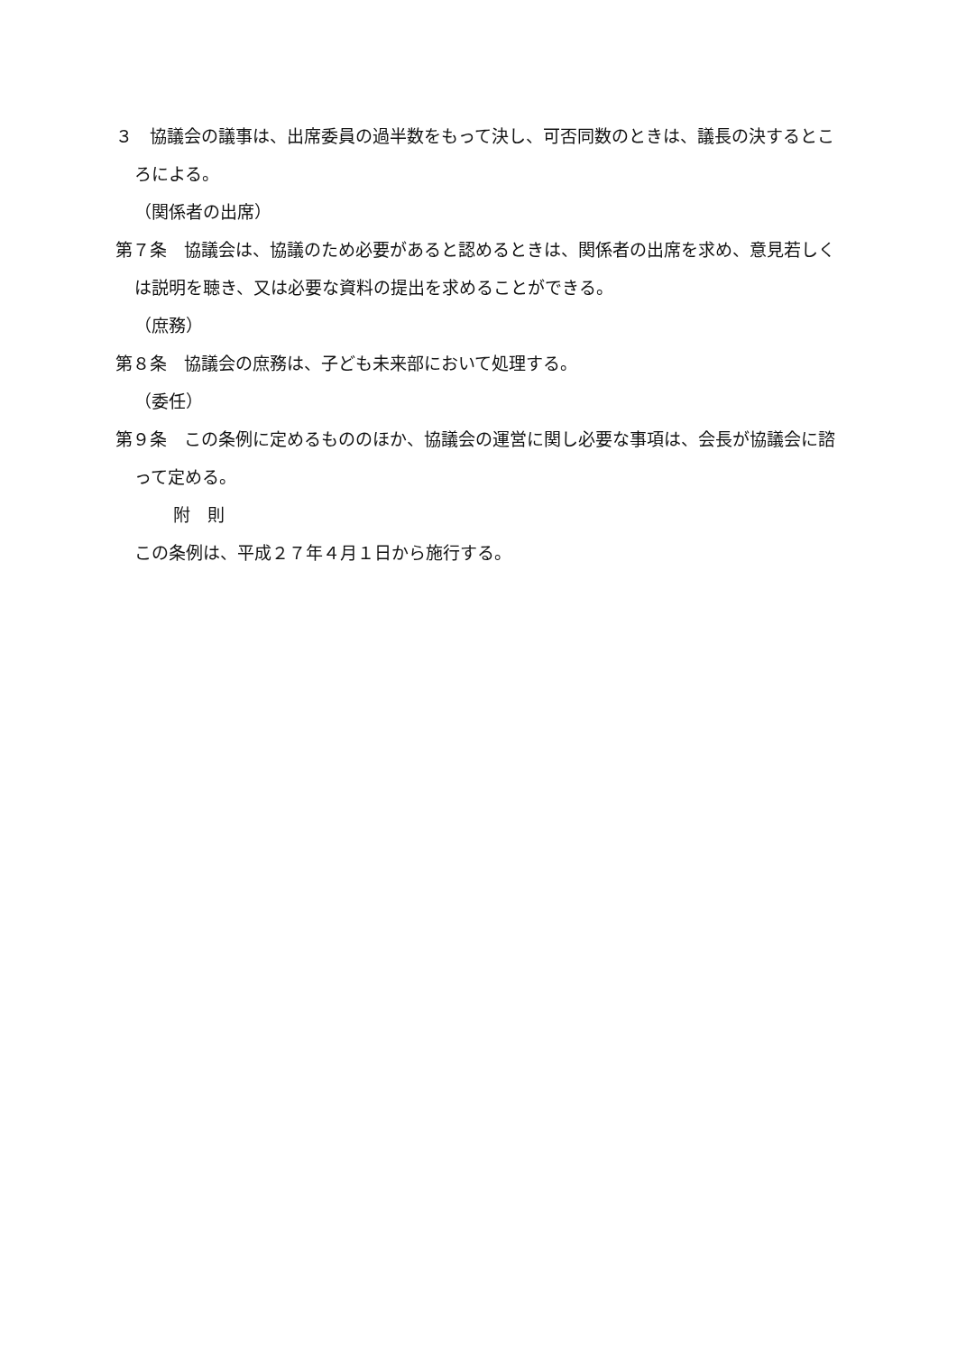３　協議会の議事は、出席委員の過半数をもって決し、可否同数のときは、議長の決するところによる。
（関係者の出席）
第７条　協議会は、協議のため必要があると認めるときは、関係者の出席を求め、意見若しくは説明を聴き、又は必要な資料の提出を求めることができる。
（庶務）
第８条　協議会の庶務は、子ども未来部において処理する。
（委任）
第９条　この条例に定めるもののほか、協議会の運営に関し必要な事項は、会長が協議会に諮って定める。
附　則
この条例は、平成２７年４月１日から施行する。